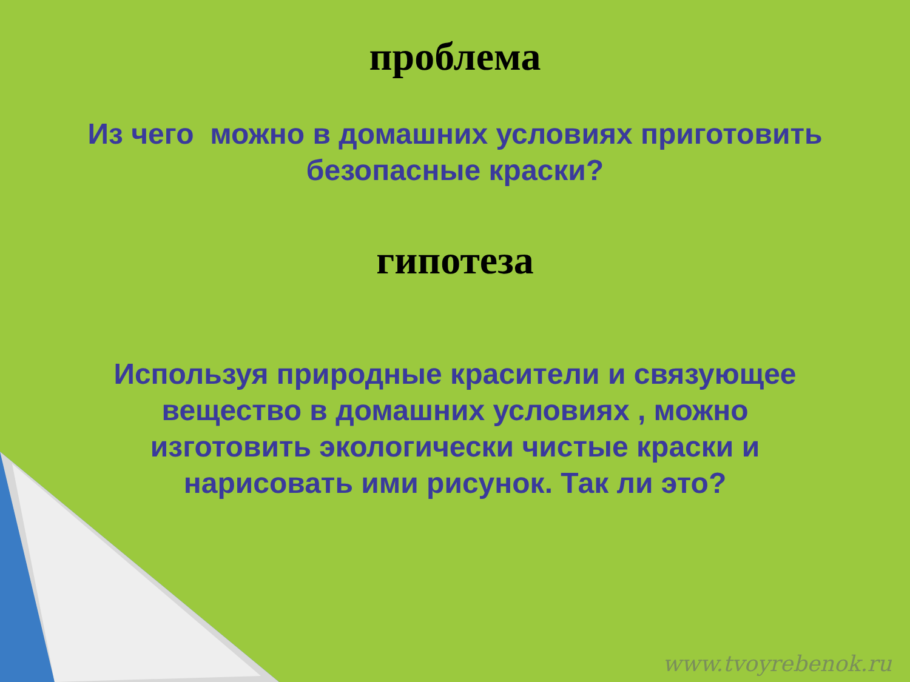проблема
Из чего можно в домашних условиях приготовить
безопасные краски?
гипотеза
Используя природные красители и связующее
вещество в домашних условиях , можно
изготовить экологически чистые краски и
нарисовать ими рисунок. Так ли это?
www.tvoyrebenok.ru